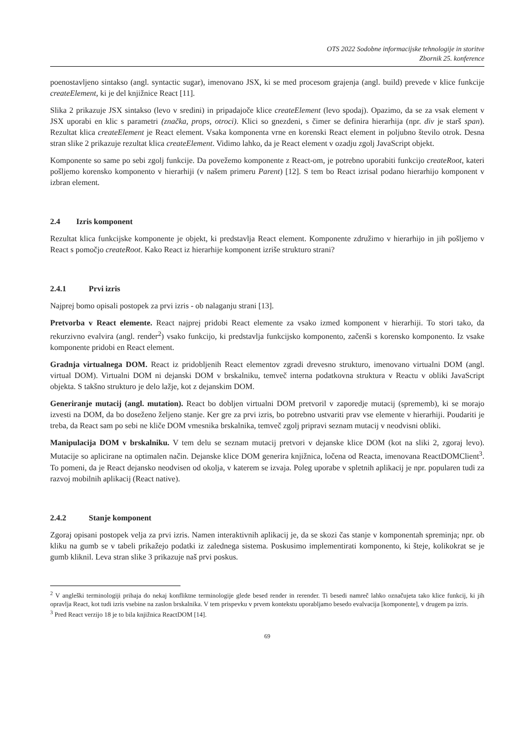OTS 2022 Sodobne informacijske tehnologije in storitve
Zbornik 25. konference
poenostavljeno sintakso (angl. syntactic sugar), imenovano JSX, ki se med procesom grajenja (angl. build) prevede v klice funkcije createElement, ki je del knjižnice React [11].
Slika 2 prikazuje JSX sintakso (levo v sredini) in pripadajoče klice createElement (levo spodaj). Opazimo, da se za vsak element v JSX uporabi en klic s parametri (značka, props, otroci). Klici so gnezdeni, s čimer se definira hierarhija (npr. div je starš span). Rezultat klica createElement je React element. Vsaka komponenta vrne en korenski React element in poljubno število otrok. Desna stran slike 2 prikazuje rezultat klica createElement. Vidimo lahko, da je React element v ozadju zgolj JavaScript objekt.
Komponente so same po sebi zgolj funkcije. Da povežemo komponente z React-om, je potrebno uporabiti funkcijo createRoot, kateri pošljemo korensko komponento v hierarhiji (v našem primeru Parent) [12]. S tem bo React izrisal podano hierarhijo komponent v izbran element.
2.4 Izris komponent
Rezultat klica funkcijske komponente je objekt, ki predstavlja React element. Komponente združimo v hierarhijo in jih pošljemo v React s pomočjo createRoot. Kako React iz hierarhije komponent izriše strukturo strani?
2.4.1 Prvi izris
Najprej bomo opisali postopek za prvi izris - ob nalaganju strani [13].
Pretvorba v React elemente. React najprej pridobi React elemente za vsako izmed komponent v hierarhiji. To stori tako, da rekurzivno evalvira (angl. render<sup>2</sup>) vsako funkcijo, ki predstavlja funkcijsko komponento, začenši s korensko komponento. Iz vsake komponente pridobi en React element.
Gradnja virtualnega DOM. React iz pridobljenih React elementov zgradi drevesno strukturo, imenovano virtualni DOM (angl. virtual DOM). Virtualni DOM ni dejanski DOM v brskalniku, temveč interna podatkovna struktura v Reactu v obliki JavaScript objekta. S takšno strukturo je delo lažje, kot z dejanskim DOM.
Generiranje mutacij (angl. mutation). React bo dobljen virtualni DOM pretvoril v zaporedje mutacij (sprememb), ki se morajo izvesti na DOM, da bo doseženo željeno stanje. Ker gre za prvi izris, bo potrebno ustvariti prav vse elemente v hierarhiji. Poudariti je treba, da React sam po sebi ne kliče DOM vmesnika brskalnika, temveč zgolj pripravi seznam mutacij v neodvisni obliki.
Manipulacija DOM v brskalniku. V tem delu se seznam mutacij pretvori v dejanske klice DOM (kot na sliki 2, zgoraj levo). Mutacije so aplicirane na optimalen način. Dejanske klice DOM generira knjižnica, ločena od Reacta, imenovana ReactDOMClient<sup>3</sup>. To pomeni, da je React dejansko neodvisen od okolja, v katerem se izvaja. Poleg uporabe v spletnih aplikacij je npr. popularen tudi za razvoj mobilnih aplikacij (React native).
2.4.2 Stanje komponent
Zgoraj opisani postopek velja za prvi izris. Namen interaktivnih aplikacij je, da se skozi čas stanje v komponentah spreminja; npr. ob kliku na gumb se v tabeli prikažejo podatki iz zalednega sistema. Poskusimo implementirati komponento, ki šteje, kolikokrat se je gumb kliknil. Leva stran slike 3 prikazuje naš prvi poskus.
<sup>2</sup> V angleški terminologiji prihaja do nekaj konfliktne terminologije glede besed render in rerender. Ti besedi namreč lahko označujeta tako klice funkcij, ki jih opravlja React, kot tudi izris vsebine na zaslon brskalnika. V tem prispevku v prvem kontekstu uporabljamo besedo evalvacija [komponente], v drugem pa izris.
<sup>3</sup> Pred React verzijo 18 je to bila knjižnica ReactDOM [14].
69